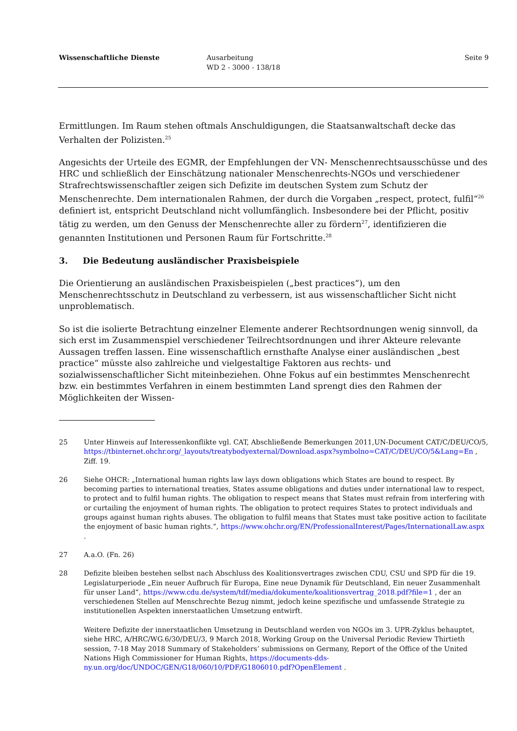Wissenschaftliche Dienste Ausarbeitung
WD 2 - 3000 - 138/18
Seite 9
Ermittlungen. Im Raum stehen oftmals Anschuldigungen, die Staatsanwaltschaft decke das Verhalten der Polizisten.<sup>25</sup>
Angesichts der Urteile des EGMR, der Empfehlungen der VN- Menschenrechtsausschüsse und des HRC und schließlich der Einschätzung nationaler Menschenrechts-NGOs und verschiedener Strafrechtswissenschaftler zeigen sich Defizite im deutschen System zum Schutz der Menschenrechte. Dem internationalen Rahmen, der durch die Vorgaben „respect, protect, fulfil“<sup>26</sup> definiert ist, entspricht Deutschland nicht vollumfänglich. Insbesondere bei der Pflicht, positiv tätig zu werden, um den Genuss der Menschenrechte aller zu fördern<sup>27</sup>, identifizieren die genannten Institutionen und Personen Raum für Fortschritte.<sup>28</sup>
3. Die Bedeutung ausländischer Praxisbeispiele
Die Orientierung an ausländischen Praxisbeispielen („best practices“), um den Menschenrechtsschutz in Deutschland zu verbessern, ist aus wissenschaftlicher Sicht nicht unproblematisch.
So ist die isolierte Betrachtung einzelner Elemente anderer Rechtsordnungen wenig sinnvoll, da sich erst im Zusammenspiel verschiedener Teilrechtsordnungen und ihrer Akteure relevante Aussagen treffen lassen. Eine wissenschaftlich ernsthafte Analyse einer ausländischen „best practice“ müsste also zahlreiche und vielgestaltige Faktoren aus rechts- und sozialwissenschaftlicher Sicht miteinbeziehen. Ohne Fokus auf ein bestimmtes Menschenrecht bzw. ein bestimmtes Verfahren in einem bestimmten Land sprengt dies den Rahmen der Möglichkeiten der Wissen-
25 Unter Hinweis auf Interessenkonflikte vgl. CAT, Abschließende Bemerkungen 2011,UN-Document CAT/C/DEU/CO/5, https://tbinternet.ohchr.org/_layouts/treatybodyexternal/Download.aspx?symbolno=CAT/C/DEU/CO/5&Lang=En , Ziff. 19.
26 Siehe OHCR: „International human rights law lays down obligations which States are bound to respect. By becoming parties to international treaties, States assume obligations and duties under international law to respect, to protect and to fulfil human rights. The obligation to respect means that States must refrain from interfering with or curtailing the enjoyment of human rights. The obligation to protect requires States to protect individuals and groups against human rights abuses. The obligation to fulfil means that States must take positive action to facilitate the enjoyment of basic human rights.“, https://www.ohchr.org/EN/ProfessionalInterest/Pages/InternationalLaw.aspx .
27 A.a.O. (Fn. 26)
28 Defizite bleiben bestehen selbst nach Abschluss des Koalitionsvertrages zwischen CDU, CSU und SPD für die 19. Legislaturperiode „Ein neuer Aufbruch für Europa, Eine neue Dynamik für Deutschland, Ein neuer Zusammenhalt für unser Land“, https://www.cdu.de/system/tdf/media/dokumente/koalitionsvertrag_2018.pdf?file=1 , der an verschiedenen Stellen auf Menschrechte Bezug nimmt, jedoch keine spezifische und umfassende Strategie zu institutionellen Aspekten innerstaatlichen Umsetzung entwirft.
Weitere Defizite der innerstaatlichen Umsetzung in Deutschland werden von NGOs im 3. UPR-Zyklus behauptet, siehe HRC, A/HRC/WG.6/30/DEU/3, 9 March 2018, Working Group on the Universal Periodic Review Thirtieth session, 7-18 May 2018 Summary of Stakeholders’ submissions on Germany, Report of the Office of the United Nations High Commissioner for Human Rights, https://documents-dds-ny.un.org/doc/UNDOC/GEN/G18/060/10/PDF/G1806010.pdf?OpenElement .